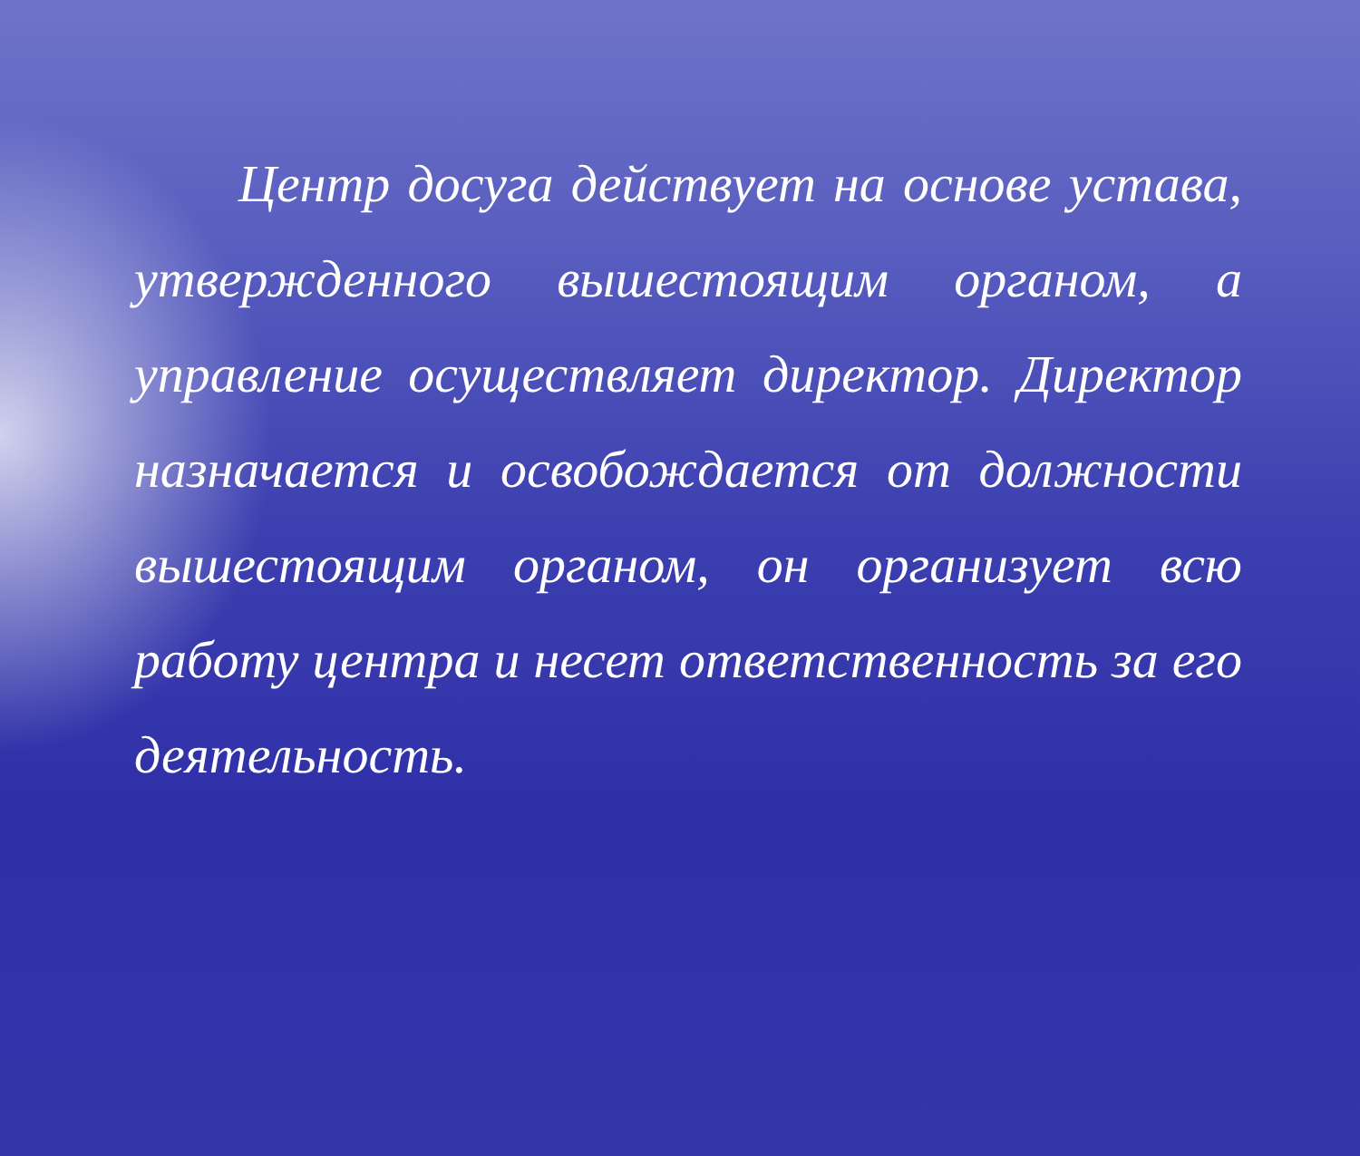Центр досуга действует на основе устава, утвержденного вышестоящим органом, а управление осуществляет директор. Директор назначается и освобождается от должности вышестоящим органом, он организует всю работу центра и несет ответственность за его деятельность.